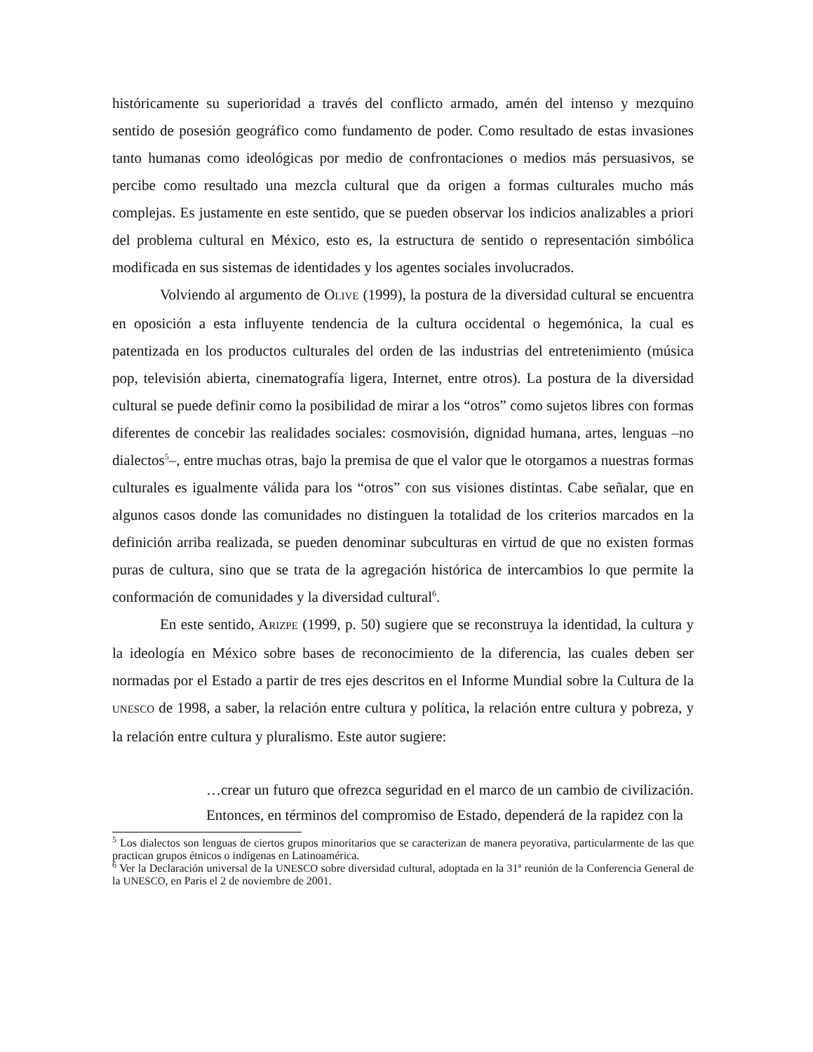históricamente su superioridad a través del conflicto armado, amén del intenso y mezquino sentido de posesión geográfico como fundamento de poder. Como resultado de estas invasiones tanto humanas como ideológicas por medio de confrontaciones o medios más persuasivos, se percibe como resultado una mezcla cultural que da origen a formas culturales mucho más complejas. Es justamente en este sentido, que se pueden observar los indicios analizables a priori del problema cultural en México, esto es, la estructura de sentido o representación simbólica modificada en sus sistemas de identidades y los agentes sociales involucrados.
Volviendo al argumento de OLIVE (1999), la postura de la diversidad cultural se encuentra en oposición a esta influyente tendencia de la cultura occidental o hegemónica, la cual es patentizada en los productos culturales del orden de las industrias del entretenimiento (música pop, televisión abierta, cinematografía ligera, Internet, entre otros). La postura de la diversidad cultural se puede definir como la posibilidad de mirar a los “otros” como sujetos libres con formas diferentes de concebir las realidades sociales: cosmovisión, dignidad humana, artes, lenguas –no dialectos<sup>5</sup>–, entre muchas otras, bajo la premisa de que el valor que le otorgamos a nuestras formas culturales es igualmente válida para los “otros” con sus visiones distintas. Cabe señalar, que en algunos casos donde las comunidades no distinguen la totalidad de los criterios marcados en la definición arriba realizada, se pueden denominar subculturas en virtud de que no existen formas puras de cultura, sino que se trata de la agregación histórica de intercambios lo que permite la conformación de comunidades y la diversidad cultural<sup>6</sup>.
En este sentido, ARIZPE (1999, p. 50) sugiere que se reconstruya la identidad, la cultura y la ideología en México sobre bases de reconocimiento de la diferencia, las cuales deben ser normadas por el Estado a partir de tres ejes descritos en el Informe Mundial sobre la Cultura de la UNESCO de 1998, a saber, la relación entre cultura y política, la relación entre cultura y pobreza, y la relación entre cultura y pluralismo. Este autor sugiere:
…crear un futuro que ofrezca seguridad en el marco de un cambio de civilización. Entonces, en términos del compromiso de Estado, dependerá de la rapidez con la
<sup>5</sup> Los dialectos son lenguas de ciertos grupos minoritarios que se caracterizan de manera peyorativa, particularmente de las que practican grupos étnicos o indígenas en Latinoamérica.
<sup>6</sup> Ver la Declaración universal de la UNESCO sobre diversidad cultural, adoptada en la 31ª reunión de la Conferencia General de la UNESCO, en Paris el 2 de noviembre de 2001.